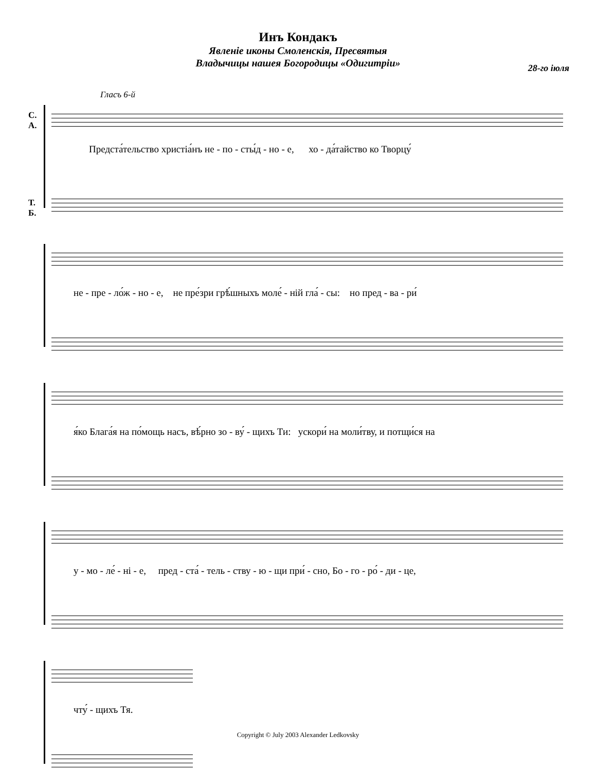Инъ Кондакъ
Явленіе иконы Смоленскія, Пресвятыя
Владычицы нашея Богородицы «Одигитріи»
28-го іюля
Гласъ 6-й
С.
А.
Т.
Б.
Предста́тельство христіа́нъ не - по - сты́д - но - е, хо - да́тайство ко Творцу́
не - пре - ло́ж - но - е, не пре́зри грѣ́шныхъ моле́ - ній гла́ - сы: но пред - ва - ри́
я́ко Блага́я на по́мощь насъ, вѣ́рно зо - ву́ - щихъ Ти: ускори́ на моли́тву, и потщи́ся на
у - мо - ле́ - ні - е, пред - ста́ - тель - ству - ю - щи при́ - сно, Бо - го - ро́ - ди - це,
чту́ - щихъ Тя.
Copyright © July 2003 Alexander Ledkovsky